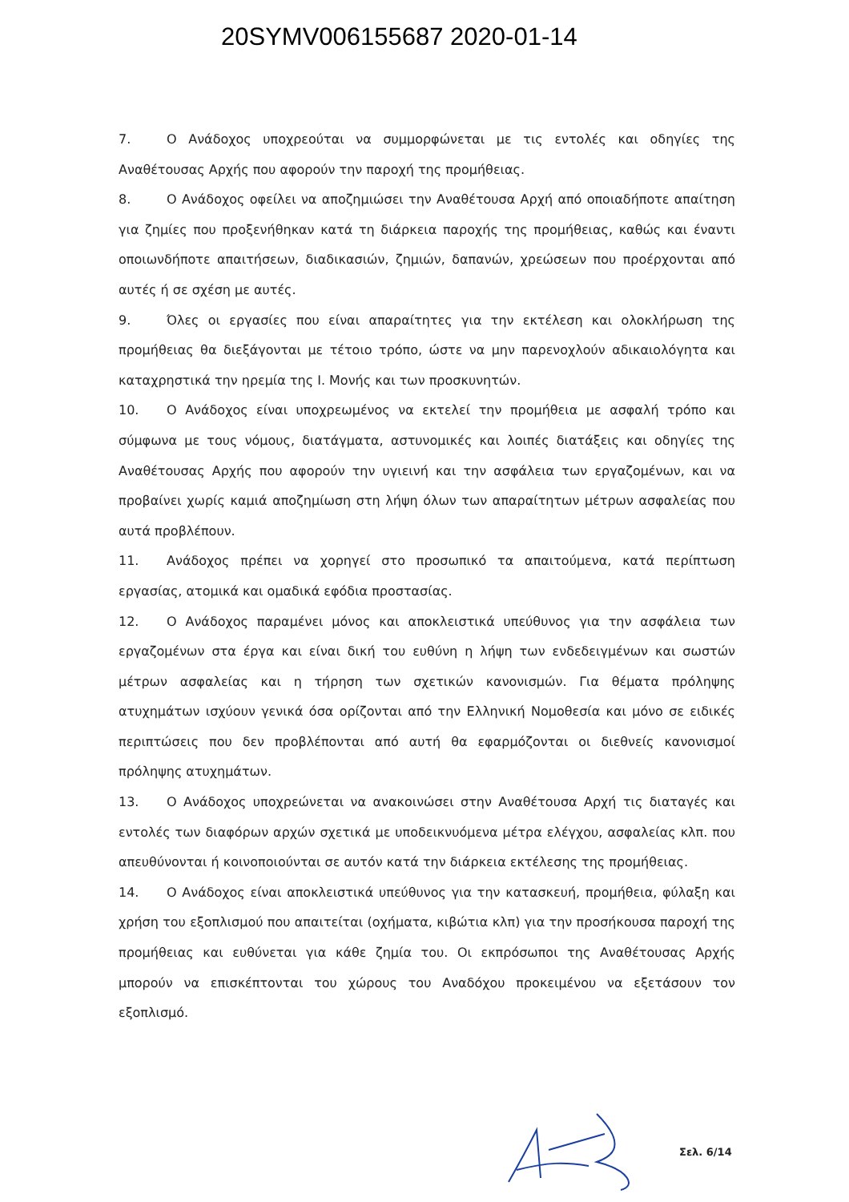20SYMV006155687 2020-01-14
7. Ο Ανάδοχος υποχρεούται να συμμορφώνεται με τις εντολές και οδηγίες της Αναθέτουσας Αρχής που αφορούν την παροχή της προμήθειας.
8. Ο Ανάδοχος οφείλει να αποζημιώσει την Αναθέτουσα Αρχή από οποιαδήποτε απαίτηση για ζημίες που προξενήθηκαν κατά τη διάρκεια παροχής της προμήθειας, καθώς και έναντι οποιωνδήποτε απαιτήσεων, διαδικασιών, ζημιών, δαπανών, χρεώσεων που προέρχονται από αυτές ή σε σχέση με αυτές.
9. Όλες οι εργασίες που είναι απαραίτητες για την εκτέλεση και ολοκλήρωση της προμήθειας θα διεξάγονται με τέτοιο τρόπο, ώστε να μην παρενοχλούν αδικαιολόγητα και καταχρηστικά την ηρεμία της Ι. Μονής και των προσκυνητών.
10. Ο Ανάδοχος είναι υποχρεωμένος να εκτελεί την προμήθεια με ασφαλή τρόπο και σύμφωνα με τους νόμους, διατάγματα, αστυνομικές και λοιπές διατάξεις και οδηγίες της Αναθέτουσας Αρχής που αφορούν την υγιεινή και την ασφάλεια των εργαζομένων, και να προβαίνει χωρίς καμιά αποζημίωση στη λήψη όλων των απαραίτητων μέτρων ασφαλείας που αυτά προβλέπουν.
11. Ανάδοχος πρέπει να χορηγεί στο προσωπικό τα απαιτούμενα, κατά περίπτωση εργασίας, ατομικά και ομαδικά εφόδια προστασίας.
12. Ο Ανάδοχος παραμένει μόνος και αποκλειστικά υπεύθυνος για την ασφάλεια των εργαζομένων στα έργα και είναι δική του ευθύνη η λήψη των ενδεδειγμένων και σωστών μέτρων ασφαλείας και η τήρηση των σχετικών κανονισμών. Για θέματα πρόληψης ατυχημάτων ισχύουν γενικά όσα ορίζονται από την Ελληνική Νομοθεσία και μόνο σε ειδικές περιπτώσεις που δεν προβλέπονται από αυτή θα εφαρμόζονται οι διεθνείς κανονισμοί πρόληψης ατυχημάτων.
13. Ο Ανάδοχος υποχρεώνεται να ανακοινώσει στην Αναθέτουσα Αρχή τις διαταγές και εντολές των διαφόρων αρχών σχετικά με υποδεικνυόμενα μέτρα ελέγχου, ασφαλείας κλπ. που απευθύνονται ή κοινοποιούνται σε αυτόν κατά την διάρκεια εκτέλεσης της προμήθειας.
14. Ο Ανάδοχος είναι αποκλειστικά υπεύθυνος για την κατασκευή, προμήθεια, φύλαξη και χρήση του εξοπλισμού που απαιτείται (οχήματα, κιβώτια κλπ) για την προσήκουσα παροχή της προμήθειας και ευθύνεται για κάθε ζημία του. Οι εκπρόσωποι της Αναθέτουσας Αρχής μπορούν να επισκέπτονται του χώρους του Αναδόχου προκειμένου να εξετάσουν τον εξοπλισμό.
Σελ. 6/14